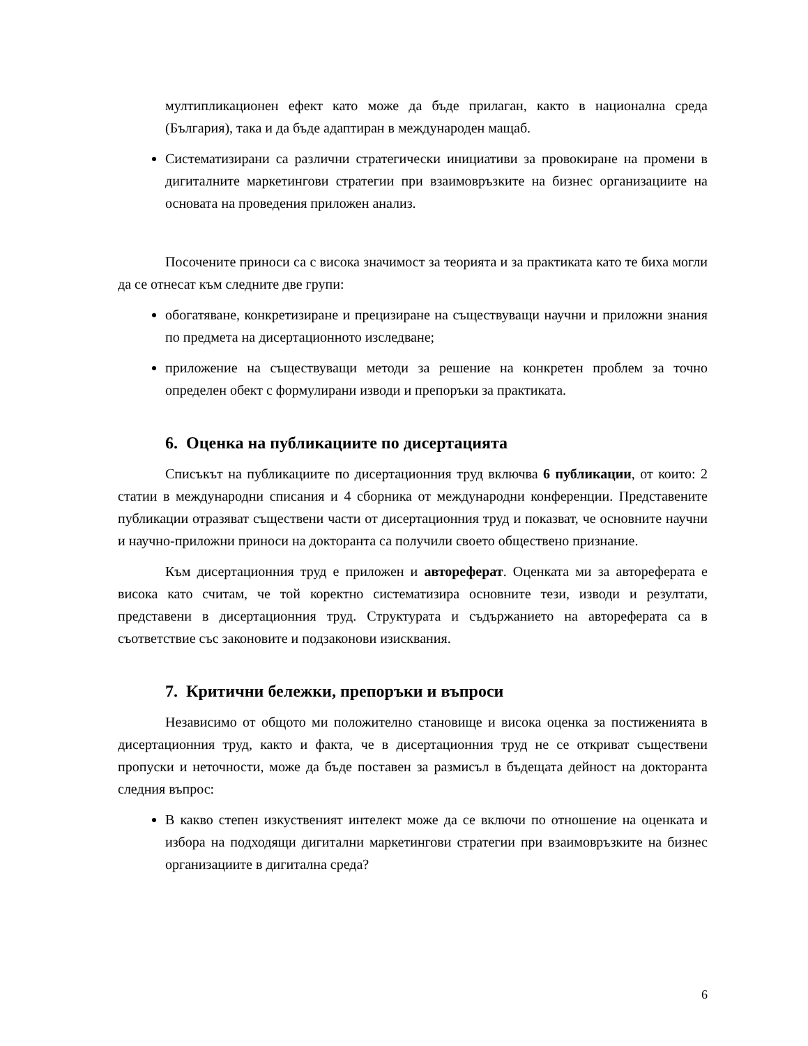мултипликационен ефект като може да бъде прилаган, както в национална среда (България), така и да бъде адаптиран в международен мащаб.
Систематизирани са различни стратегически инициативи за провокиране на промени в дигиталните маркетингови стратегии при взаимовръзките на бизнес организациите на основата на проведения приложен анализ.
Посочените приноси са с висока значимост за теорията и за практиката като те биха могли да се отнесат към следните две групи:
обогатяване, конкретизиране и прецизиране на съществуващи научни и приложни знания по предмета на дисертационното изследване;
приложение на съществуващи методи за решение на конкретен проблем за точно определен обект с формулирани изводи и препоръки за практиката.
6. Оценка на публикациите по дисертацията
Списъкът на публикациите по дисертационния труд включва 6 публикации, от които: 2 статии в международни списания и 4 сборника от международни конференции. Представените публикации отразяват съществени части от дисертационния труд и показват, че основните научни и научно-приложни приноси на докторанта са получили своето обществено признание.
Към дисертационния труд е приложен и автореферат. Оценката ми за автореферата е висока като считам, че той коректно систематизира основните тези, изводи и резултати, представени в дисертационния труд. Структурата и съдържанието на автореферата са в съответствие със законовите и подзаконови изисквания.
7. Критични бележки, препоръки и въпроси
Независимо от общото ми положително становище и висока оценка за постиженията в дисертационния труд, както и факта, че в дисертационния труд не се откриват съществени пропуски и неточности, може да бъде поставен за размисъл в бъдещата дейност на докторанта следния въпрос:
В какво степен изкуственият интелект може да се включи по отношение на оценката и избора на подходящи дигитални маркетингови стратегии при взаимовръзките на бизнес организациите в дигитална среда?
6